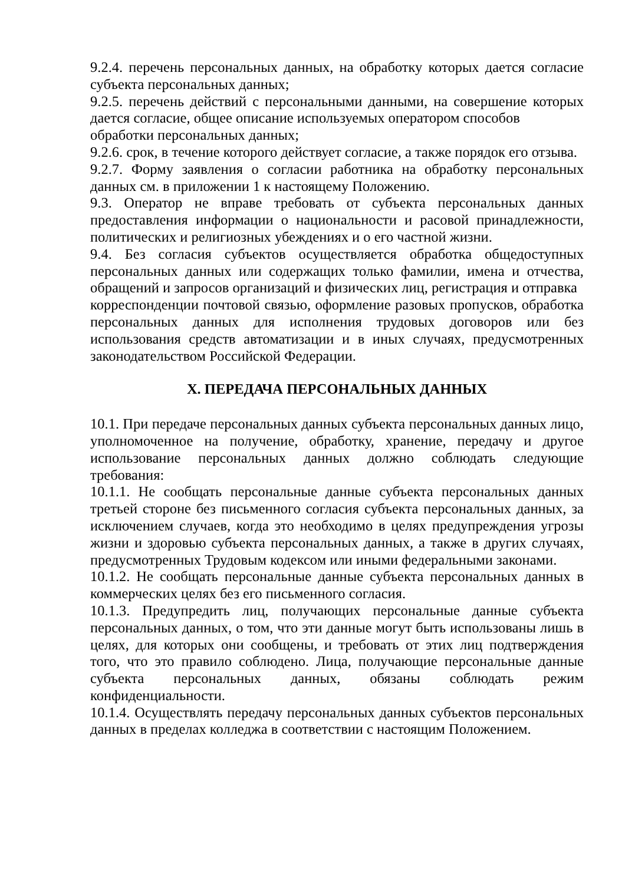9.2.4. перечень персональных данных, на обработку которых дается согласие субъекта персональных данных;
9.2.5. перечень действий с персональными данными, на совершение которых дается согласие, общее описание используемых оператором способов
обработки персональных данных;
9.2.6. срок, в течение которого действует согласие, а также порядок его отзыва.
9.2.7. Форму заявления о согласии работника на обработку персональных данных см. в приложении 1 к настоящему Положению.
9.3. Оператор не вправе требовать от субъекта персональных данных предоставления информации о национальности и расовой принадлежности, политических и религиозных убеждениях и о его частной жизни.
9.4. Без согласия субъектов осуществляется обработка общедоступных персональных данных или содержащих только фамилии, имена и отчества, обращений и запросов организаций и физических лиц, регистрация и отправка
корреспонденции почтовой связью, оформление разовых пропусков, обработка персональных данных для исполнения трудовых договоров или без использования средств автоматизации и в иных случаях, предусмотренных законодательством Российской Федерации.
X. ПЕРЕДАЧА ПЕРСОНАЛЬНЫХ ДАННЫХ
10.1. При передаче персональных данных субъекта персональных данных лицо, уполномоченное на получение, обработку, хранение, передачу и другое использование персональных данных должно соблюдать следующие требования:
10.1.1. Не сообщать персональные данные субъекта персональных данных третьей стороне без письменного согласия субъекта персональных данных, за исключением случаев, когда это необходимо в целях предупреждения угрозы жизни и здоровью субъекта персональных данных, а также в других случаях, предусмотренных Трудовым кодексом или иными федеральными законами.
10.1.2. Не сообщать персональные данные субъекта персональных данных в коммерческих целях без его письменного согласия.
10.1.3. Предупредить лиц, получающих персональные данные субъекта персональных данных, о том, что эти данные могут быть использованы лишь в целях, для которых они сообщены, и требовать от этих лиц подтверждения того, что это правило соблюдено. Лица, получающие персональные данные субъекта персональных данных, обязаны соблюдать режим конфиденциальности.
10.1.4. Осуществлять передачу персональных данных субъектов персональных данных в пределах колледжа в соответствии с настоящим Положением.